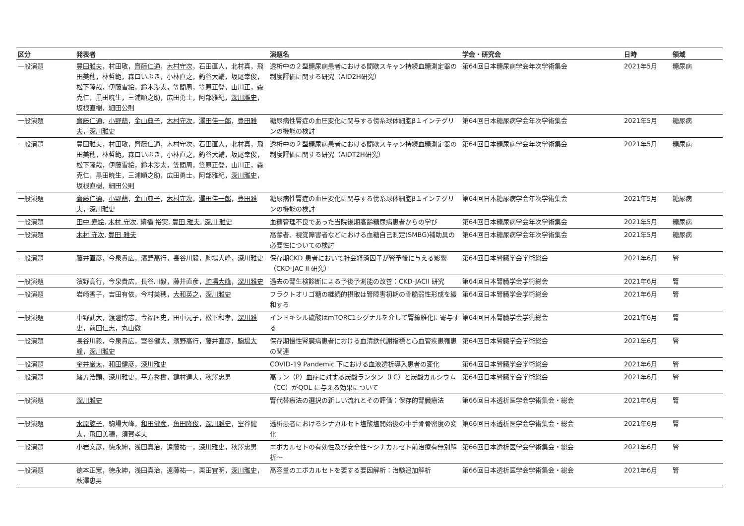| 区分 | 発表者 | 演題名 | 学会・研究会 | 日時 | 領域 |
| --- | --- | --- | --- | --- | --- |
| 一般演題 | 豊田雅夫 ，村田敬， 齊藤仁通 ， 木村守次 ，石田直人，北村真，飛田美穂，林哲範，森口いぶき，小林直之，釣谷大輔，坂尾幸俊，松下隆哉，伊藤雪絵，鈴木渉太，笠間周，笠原正登，山川正，森克仁，黒田暁生，三浦順之助，広田勇士，阿部雅紀， 深川雅史 ，坂根直樹，細田公則 | 透析中の２型糖尿病患者における間歇スキャン持続血糖測定器の制度評価に関する研究（AID2H研究） | 第64回日本糖尿病学会年次学術集会 | 2021年5月 | 糖尿病 |
| 一般演題 | 齊藤仁通 ， 小野萌 ， 金山典子 ， 木村守次 ， 澤田佳一郎 ， 豊田雅夫 ， 深川雅史 | 糖尿病性腎症の血圧変化に関与する傍糸球体細胞β１インテグリンの機能の検討 | 第64回日本糖尿病学会年次学術集会 | 2021年5月 | 糖尿病 |
| 一般演題 | 豊田雅夫 ，村田敬， 齊藤仁通 ， 木村守次 ，石田直人，北村真，飛田美穂，林哲範，森口いぶき，小林直之，釣谷大輔，坂尾幸俊，松下隆哉，伊藤雪絵，鈴木渉太，笠間周，笠原正登，山川正，森克仁，黒田暁生，三浦順之助，広田勇士，阿部雅紀， 深川雅史 ，坂根直樹，細田公則 | 透析中の２型糖尿病患者における間歇スキャン持続血糖測定器の制度評価に関する研究（AIDT2H研究） | 第64回日本糖尿病学会年次学術集会 | 2021年5月 | 糖尿病 |
| 一般演題 | 齊藤仁通 ， 小野萌 ， 金山典子 ， 木村守次 ， 澤田佳一郎 ， 豊田雅夫 ， 深川雅史 | 糖尿病性腎症の血圧変化に関与する傍糸球体細胞β１インテグリンの機能の検討 | 第64回日本糖尿病学会年次学術集会 | 2021年5月 | 糖尿病 |
| 一般演題 | 田中 寿絵 , 木村 守次 , 續橋 裕実, 豊田 雅夫 , 深川 雅史 | 血糖管理不良であった当院後期高齢糖尿病患者からの学び | 第64回日本糖尿病学会年次学術集会 | 2021年5月 | 糖尿病 |
| 一般演題 | 木村 守次 , 豊田 雅夫 | 高齢者、視覚障害者などにおける血糖自己測定(SMBG)補助具の必要性についての検討 | 第64回日本糖尿病学会年次学術集会 | 2021年5月 | 糖尿病 |
| 一般演題 | 藤井直彦，今泉貴広，濱野高行，長谷川毅， 駒場大峰 ， 深川雅史 | 保存期CKD 患者において社会経済因子が腎予後に与える影響（CKD-JAC II 研究） | 第64回日本腎臓学会学術総会 | 2021年6月 | 腎 |
| 一般演題 | 濱野高行，今泉貴広，長谷川毅，藤井直彦， 駒場大峰 ， 深川雅史 | 過去の腎生検診断による予後予測能の改善：CKD-JACII 研究 | 第64回日本腎臓学会学術総会 | 2021年6月 | 腎 |
| 一般演題 | 岩崎香子，吉田有依，今村美穂， 大和英之 ， 深川雅史 | フラクトオリゴ糖の継続的摂取は腎障害初期の骨脆弱性形成を緩和する | 第64回日本腎臓学会学術総会 | 2021年6月 | 腎 |
| 一般演題 | 中野武大，渡邊博志，今福匡史，田中元子，松下和孝， 深川雅史 ，前田仁志，丸山徹 | インドキシル硫酸はmTORC1シグナルを介して腎線維化に寄与する | 第64回日本腎臓学会学術総会 | 2021年6月 | 腎 |
| 一般演題 | 長谷川毅，今泉貴広，室谷健太，濱野高行，藤井直彦， 駒場大峰 ， 深川雅史 | 保存期慢性腎臓病患者における血清鉄代謝指標と心血管疾患罹患の関連 | 第64回日本腎臓学会学術総会 | 2021年6月 | 腎 |
| 一般演題 | 金井厳太 ， 和田健彦 ， 深川雅史 | COVID-19 Pandemic 下における血液透析導入患者の変化 | 第64回日本腎臓学会学術総会 | 2021年6月 | 腎 |
| 一般演題 | 緒方浩顕， 深川雅史 ，平方秀樹，鍵村達夫，秋澤忠男 | 高リン（P）血症に対する炭酸ランタン（LC）と炭酸カルシウム（CC）がQOL に与える効果について | 第64回日本腎臓学会学術総会 | 2021年6月 | 腎 |
| 一般演題 | 深川雅史 | 腎代替療法の選択の新しい流れとその評価：保存的腎臓療法 | 第66回日本透析医学会学術集会・総会 | 2021年6月 | 腎 |
| 一般演題 | 水原諒子 ，駒場大峰， 和田健彦 ， 角田隆俊 ， 深川雅史 ，室谷健太，飛田美穂，須賀孝夫 | 透析患者におけるシナカルセト塩酸塩開始後の中手骨骨密度の変化 | 第66回日本透析医学会学術集会・総会 | 2021年6月 | 腎 |
| 一般演題 | 小岩文彦，徳永紳，浅田真治，遠藤祐一， 深川雅史 ，秋澤忠男 | エボカルセトの有効性及び安全性～シナカルセト前治療有無別解析～ | 第66回日本透析医学会学術集会・総会 | 2021年6月 | 腎 |
| 一般演題 | 徳本正憲，徳永紳，浅田真治，遠藤祐一，栗田宜明， 深川雅史 ，秋澤忠男 | 高容量のエボカルセトを要する要因解析：治験追加解析 | 第66回日本透析医学会学術集会・総会 | 2021年6月 | 腎 |